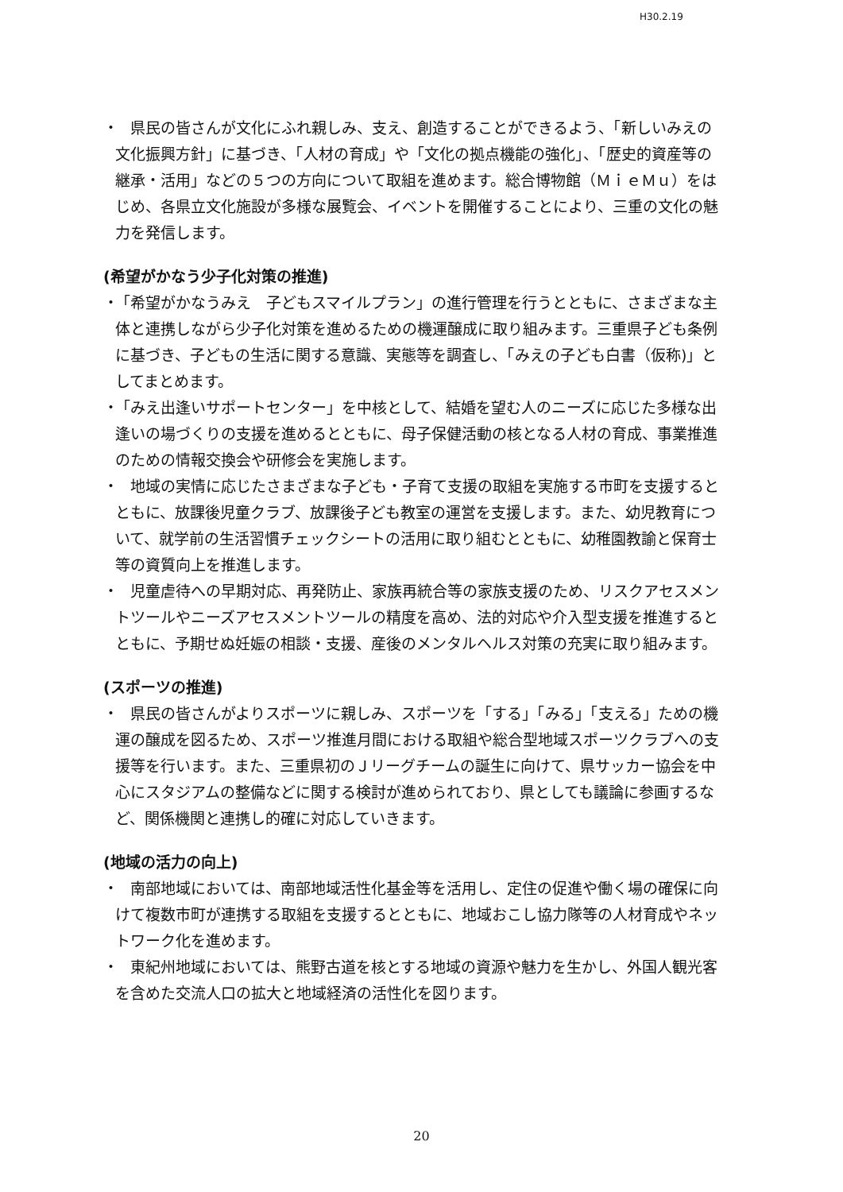H30.2.19
・
　県民の皆さんが文化にふれ親しみ、支え、創造することができるよう、「新しいみえの文化振興方針」に基づき、「人材の育成」や「文化の拠点機能の強化」、「歴史的資産等の継承・活用」などの５つの方向について取組を進めます。総合博物館（ＭｉｅＭｕ）をはじめ、各県立文化施設が多様な展覧会、イベントを開催することにより、三重の文化の魅力を発信します。
(希望がかなう少子化対策の推進)
・
「希望がかなうみえ　子どもスマイルプラン」の進行管理を行うとともに、さまざまな主体と連携しながら少子化対策を進めるための機運醸成に取り組みます。三重県子ども条例に基づき、子どもの生活に関する意識、実態等を調査し、「みえの子ども白書（仮称)」としてまとめます。
・
「みえ出逢いサポートセンター」を中核として、結婚を望む人のニーズに応じた多様な出逢いの場づくりの支援を進めるとともに、母子保健活動の核となる人材の育成、事業推進のための情報交換会や研修会を実施します。
・
　地域の実情に応じたさまざまな子ども・子育て支援の取組を実施する市町を支援するとともに、放課後児童クラブ、放課後子ども教室の運営を支援します。また、幼児教育について、就学前の生活習慣チェックシートの活用に取り組むとともに、幼稚園教諭と保育士等の資質向上を推進します。
・
　児童虐待への早期対応、再発防止、家族再統合等の家族支援のため、リスクアセスメントツールやニーズアセスメントツールの精度を高め、法的対応や介入型支援を推進するとともに、予期せぬ妊娠の相談・支援、産後のメンタルヘルス対策の充実に取り組みます。
(スポーツの推進)
・
　県民の皆さんがよりスポーツに親しみ、スポーツを「する」「みる」「支える」ための機運の醸成を図るため、スポーツ推進月間における取組や総合型地域スポーツクラブへの支援等を行います。また、三重県初のＪリーグチームの誕生に向けて、県サッカー協会を中心にスタジアムの整備などに関する検討が進められており、県としても議論に参画するなど、関係機関と連携し的確に対応していきます。
(地域の活力の向上)
・
　南部地域においては、南部地域活性化基金等を活用し、定住の促進や働く場の確保に向けて複数市町が連携する取組を支援するとともに、地域おこし協力隊等の人材育成やネットワーク化を進めます。
・
　東紀州地域においては、熊野古道を核とする地域の資源や魅力を生かし、外国人観光客を含めた交流人口の拡大と地域経済の活性化を図ります。
20